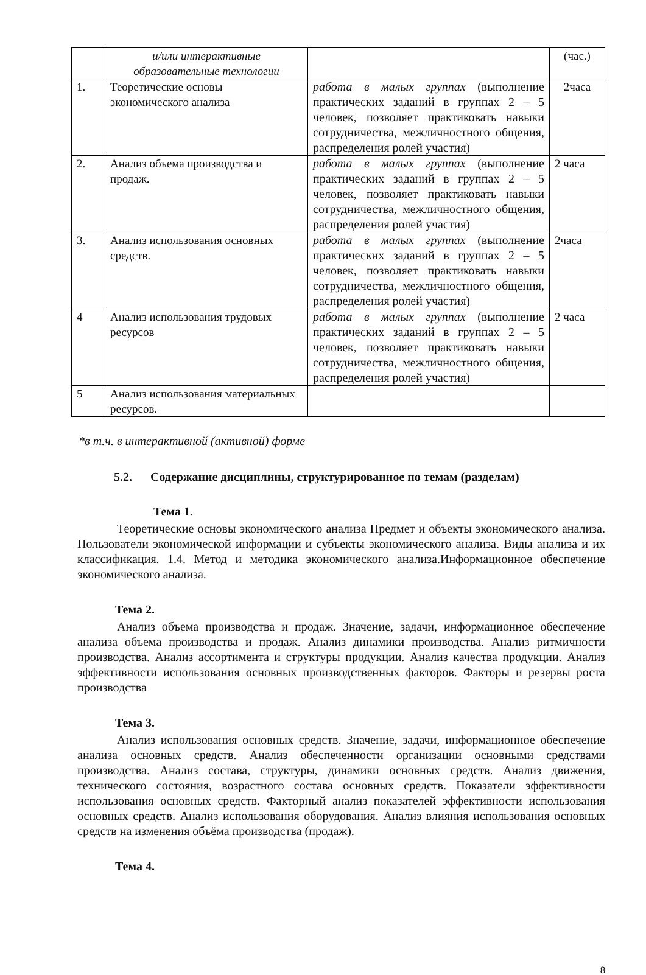| | и/или интерактивные образовательные технологии | | (час.) |
| 1. | Теоретические основы экономического анализа | работа в малых группах (выполнение практических заданий в группах 2 – 5 человек, позволяет практиковать навыки сотрудничества, межличностного общения, распределения ролей участия) | 2часа |
| 2. | Анализ объема производства и продаж. | работа в малых группах (выполнение практических заданий в группах 2 – 5 человек, позволяет практиковать навыки сотрудничества, межличностного общения, распределения ролей участия) | 2 часа |
| 3. | Анализ использования основных средств. | работа в малых группах (выполнение практических заданий в группах 2 – 5 человек, позволяет практиковать навыки сотрудничества, межличностного общения, распределения ролей участия) | 2часа |
| 4 | Анализ использования трудовых ресурсов | работа в малых группах (выполнение практических заданий в группах 2 – 5 человек, позволяет практиковать навыки сотрудничества, межличностного общения, распределения ролей участия) | 2 часа |
| 5 | Анализ использования материальных ресурсов. | | |
*в т.ч. в интерактивной (активной) форме
5.2. Содержание дисциплины, структурированное по темам (разделам)
Тема 1.
Теоретические основы экономического анализа Предмет и объекты экономического анализа. Пользователи экономической информации и субъекты экономического анализа. Виды анализа и их классификация. 1.4. Метод и методика экономического анализа.Информационное обеспечение экономического анализа.
Тема 2.
Анализ объема производства и продаж. Значение, задачи, информационное обеспечение анализа объема производства и продаж. Анализ динамики производства. Анализ ритмичности производства. Анализ ассортимента и структуры продукции. Анализ качества продукции. Анализ эффективности использования основных производственных факторов. Факторы и резервы роста производства
Тема 3.
Анализ использования основных средств. Значение, задачи, информационное обеспечение анализа основных средств. Анализ обеспеченности организации основными средствами производства. Анализ состава, структуры, динамики основных средств. Анализ движения, технического состояния, возрастного состава основных средств. Показатели эффективности использования основных средств. Факторный анализ показателей эффективности использования основных средств. Анализ использования оборудования. Анализ влияния использования основных средств на изменения объёма производства (продаж).
Тема 4.
8